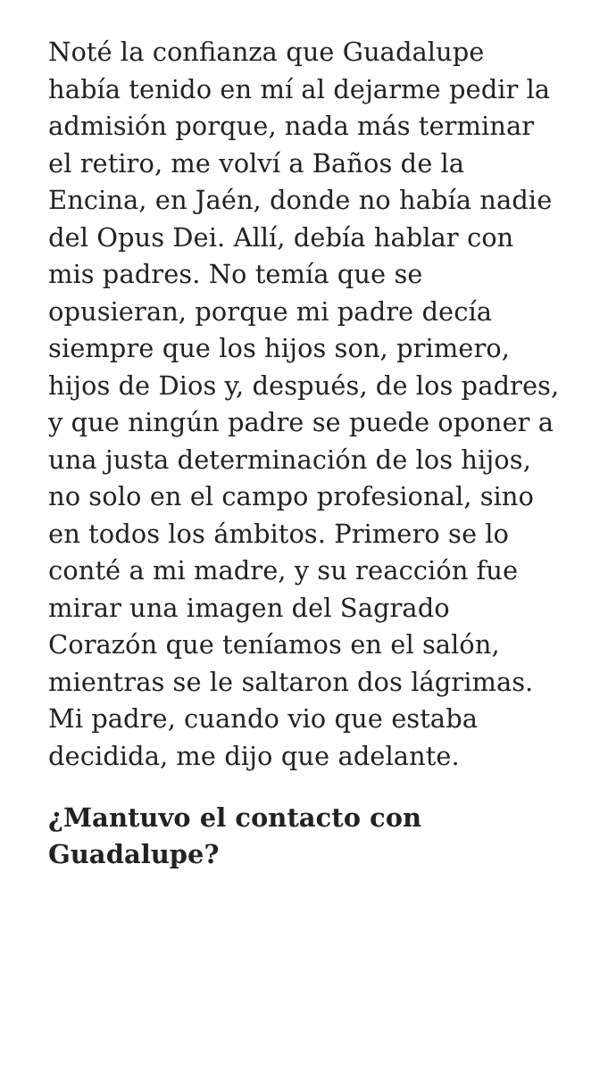Noté la confianza que Guadalupe había tenido en mí al dejarme pedir la admisión porque, nada más terminar el retiro, me volví a Baños de la Encina, en Jaén, donde no había nadie del Opus Dei. Allí, debía hablar con mis padres. No temía que se opusieran, porque mi padre decía siempre que los hijos son, primero, hijos de Dios y, después, de los padres, y que ningún padre se puede oponer a una justa determinación de los hijos, no solo en el campo profesional, sino en todos los ámbitos. Primero se lo conté a mi madre, y su reacción fue mirar una imagen del Sagrado Corazón que teníamos en el salón, mientras se le saltaron dos lágrimas. Mi padre, cuando vio que estaba decidida, me dijo que adelante.
¿Mantuvo el contacto con Guadalupe?